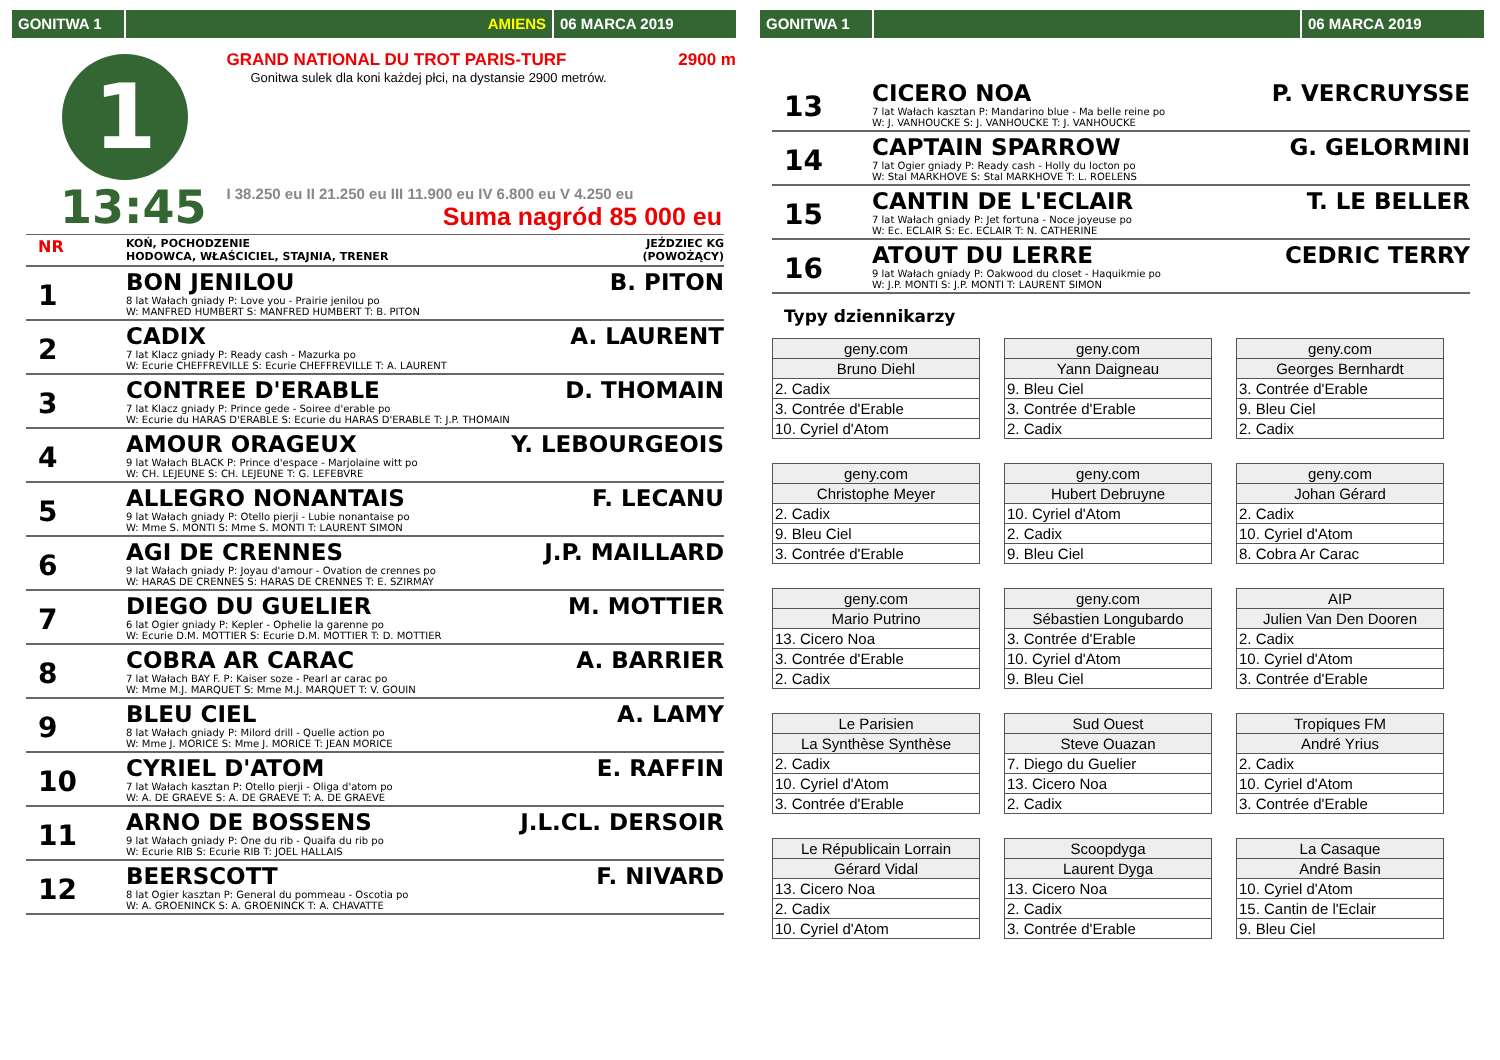GONITWA 1 AMIENS 06 MARCA 2019
1
13:45
GRAND NATIONAL DU TROT PARIS-TURF 2900 m
Gonitwa sulek dla koni każdej płci, na dystansie 2900 metrów.
I 38.250 eu II 21.250 eu III 11.900 eu IV 6.800 eu V 4.250 eu
Suma nagród 85 000 eu
NR
KOŃ, POCHODZENIE
HODOWCA, WŁAŚCICIEL, STAJNIA, TRENER
JEŹDZIEC KG
(POWOŻĄCY)
1
BON JENILOU B. PITON
8 lat Wałach gniady P: Love you - Prairie jenilou po
W: MANFRED HUMBERT S: MANFRED HUMBERT T: B. PITON
2
CADIX A. LAURENT
7 lat Klacz gniady P: Ready cash - Mazurka po
W: Ecurie CHEFFREVILLE S: Ecurie CHEFFREVILLE T: A. LAURENT
3
CONTREE D'ERABLE D. THOMAIN
7 lat Klacz gniady P: Prince gede - Soiree d'erable po
W: Ecurie du HARAS D'ERABLE S: Ecurie du HARAS D'ERABLE T: J.P. THOMAIN
4
AMOUR ORAGEUX Y. LEBOURGEOIS
9 lat Wałach BLACK P: Prince d'espace - Marjolaine witt po
W: CH. LEJEUNE S: CH. LEJEUNE T: G. LEFEBVRE
5
ALLEGRO NONANTAIS F. LECANU
9 lat Wałach gniady P: Otello pierji - Lubie nonantaise po
W: Mme S. MONTI S: Mme S. MONTI T: LAURENT SIMON
6
AGI DE CRENNES J.P. MAILLARD
9 lat Wałach gniady P: Joyau d'amour - Ovation de crennes po
W: HARAS DE CRENNES S: HARAS DE CRENNES T: E. SZIRMAY
7
DIEGO DU GUELIER M. MOTTIER
6 lat Ogier gniady P: Kepler - Ophelie la garenne po
W: Ecurie D.M. MOTTIER S: Ecurie D.M. MOTTIER T: D. MOTTIER
8
COBRA AR CARAC A. BARRIER
7 lat Wałach BAY F. P: Kaiser soze - Pearl ar carac po
W: Mme M.J. MARQUET S: Mme M.J. MARQUET T: V. GOUIN
9
BLEU CIEL A. LAMY
8 lat Wałach gniady P: Milord drill - Quelle action po
W: Mme J. MORICE S: Mme J. MORICE T: JEAN MORICE
10
CYRIEL D'ATOM E. RAFFIN
7 lat Wałach kasztan P: Otello pierji - Oliga d'atom po
W: A. DE GRAEVE S: A. DE GRAEVE T: A. DE GRAEVE
11
ARNO DE BOSSENS J.L.CL. DERSOIR
9 lat Wałach gniady P: One du rib - Quaifa du rib po
W: Ecurie RIB S: Ecurie RIB T: JOEL HALLAIS
12
BEERSCOTT F. NIVARD
8 lat Ogier kasztan P: General du pommeau - Oscotia po
W: A. GROENINCK S: A. GROENINCK T: A. CHAVATTE
GONITWA 1 06 MARCA 2019
13
CICERO NOA P. VERCRUYSSE
7 lat Wałach kasztan P: Mandarino blue - Ma belle reine po
W: J. VANHOUCKE S: J. VANHOUCKE T: J. VANHOUCKE
14
CAPTAIN SPARROW G. GELORMINI
7 lat Ogier gniady P: Ready cash - Holly du locton po
W: Stal MARKHOVE S: Stal MARKHOVE T: L. ROELENS
15
CANTIN DE L'ECLAIR T. LE BELLER
7 lat Wałach gniady P: Jet fortuna - Noce joyeuse po
W: Ec. ECLAIR S: Ec. ECLAIR T: N. CATHERINE
16
ATOUT DU LERRE CEDRIC TERRY
9 lat Wałach gniady P: Oakwood du closet - Haquikmie po
W: J.P. MONTI S: J.P. MONTI T: LAURENT SIMON
Typy dziennikarzy
| geny.com |
| Bruno Diehl |
| 2. Cadix |
| 3. Contrée d'Erable |
| 10. Cyriel d'Atom |
| geny.com |
| Yann Daigneau |
| 9. Bleu Ciel |
| 3. Contrée d'Erable |
| 2. Cadix |
| geny.com |
| Georges Bernhardt |
| 3. Contrée d'Erable |
| 9. Bleu Ciel |
| 2. Cadix |
| geny.com |
| Christophe Meyer |
| 2. Cadix |
| 9. Bleu Ciel |
| 3. Contrée d'Erable |
| geny.com |
| Hubert Debruyne |
| 10. Cyriel d'Atom |
| 2. Cadix |
| 9. Bleu Ciel |
| geny.com |
| Johan Gérard |
| 2. Cadix |
| 10. Cyriel d'Atom |
| 8. Cobra Ar Carac |
| geny.com |
| Mario Putrino |
| 13. Cicero Noa |
| 3. Contrée d'Erable |
| 2. Cadix |
| geny.com |
| Sébastien Longubardo |
| 3. Contrée d'Erable |
| 10. Cyriel d'Atom |
| 9. Bleu Ciel |
| AIP |
| Julien Van Den Dooren |
| 2. Cadix |
| 10. Cyriel d'Atom |
| 3. Contrée d'Erable |
| Le Parisien |
| La Synthèse Synthèse |
| 2. Cadix |
| 10. Cyriel d'Atom |
| 3. Contrée d'Erable |
| Sud Ouest |
| Steve Ouazan |
| 7. Diego du Guelier |
| 13. Cicero Noa |
| 2. Cadix |
| Tropiques FM |
| André Yrius |
| 2. Cadix |
| 10. Cyriel d'Atom |
| 3. Contrée d'Erable |
| Le Républicain Lorrain |
| Gérard Vidal |
| 13. Cicero Noa |
| 2. Cadix |
| 10. Cyriel d'Atom |
| Scoopdyga |
| Laurent Dyga |
| 13. Cicero Noa |
| 2. Cadix |
| 3. Contrée d'Erable |
| La Casaque |
| André Basin |
| 10. Cyriel d'Atom |
| 15. Cantin de l'Eclair |
| 9. Bleu Ciel |